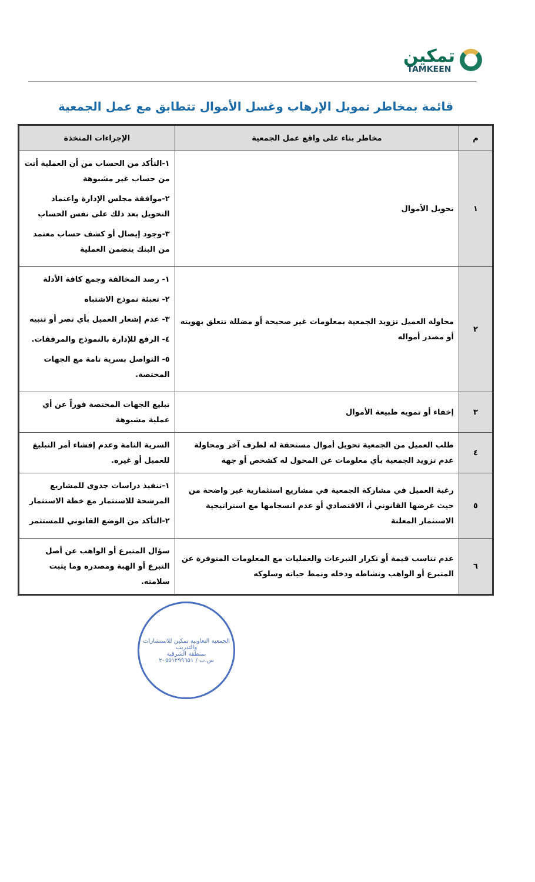تمكين
TAMKEEN
قائمة بمخاطر تمويل الإرهاب وغسل الأموال تتطابق مع عمل الجمعية
| م | مخاطر بناء على واقع عمل الجمعية | الإجراءات المتخذة |
| --- | --- | --- |
| ١ | تحويل الأموال | ١-التأكد من الحساب من أن العملية أتت من حساب غير مشبوهة ٢-موافقة مجلس الإدارة واعتماد التحويل بعد ذلك على نفس الحساب ٣-وجود إيصال أو كشف حساب معتمد من البنك يتضمن العملية |
| ٢ | محاولة العميل تزويد الجمعية بمعلومات غير صحيحة أو مضللة تتعلق بهويته أو مصدر أمواله | ١- رصد المخالفة وجمع كافة الأدلة ٢- تعبئة نموذج الاشتباه ٣- عدم إشعار العميل بأي تصر أو تنبيه ٤- الرفع للإدارة بالنموذج والمرفقات. ٥- التواصل بسرية تامة مع الجهات المختصة. |
| ٣ | إخفاء أو تمويه طبيعة الأموال | تبليغ الجهات المختصة فوراً عن أي عملية مشبوهة |
| ٤ | طلب العميل من الجمعية تحويل أموال مستحقة له لطرف آخر ومحاولة عدم تزويد الجمعية بأي معلومات عن المحول له كشخص أو جهة | السرية التامة وعدم إفشاء أمر التبليغ للعميل أو غيره. |
| ٥ | رغبة العميل في مشاركة الجمعية في مشاريع استثمارية غير واضحة من حيث غرضها القانوني أ، الاقتصادي أو عدم انسجامها مع استراتيجية الاستثمار المعلنة | ١-تنفيذ دراسات جدوى للمشاريع المرشحة للاستثمار مع خطة الاستثمار ٢-التأكد من الوضع القانوني للمستثمر |
| ٦ | عدم تناسب قيمة أو تكرار التبرعات والعمليات مع المعلومات المتوفرة عن المتبرع أو الواهب ونشاطه ودخله ونمط حياته وسلوكه | سؤال المتبرع أو الواهب عن أصل التبرع أو الهبة ومصدره وما يثبت سلامته. |
الجمعية التعاونية تمكين للاستشارات والتدريب
بمنطقة الشرقية
س.ت / ٢٠٥٥١٢٩٩٦٥١